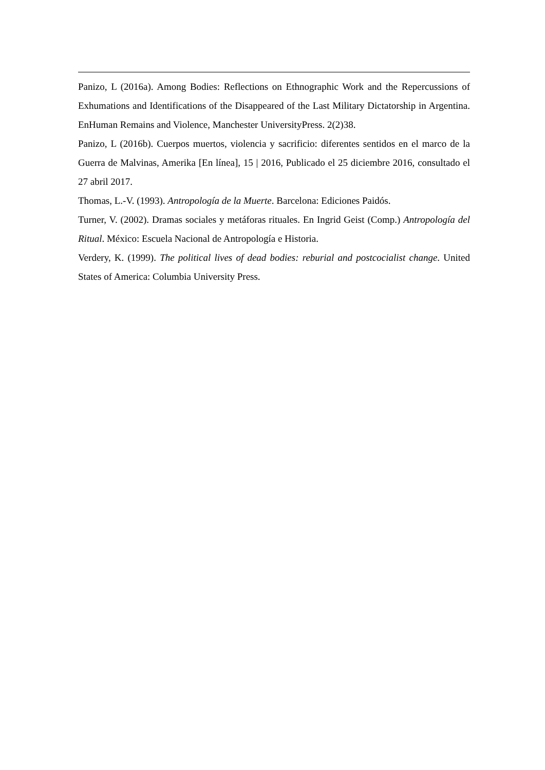Panizo, L (2016a). Among Bodies: Reflections on Ethnographic Work and the Repercussions of Exhumations and Identifications of the Disappeared of the Last Military Dictatorship in Argentina. EnHuman Remains and Violence, Manchester UniversityPress. 2(2)38.
Panizo, L (2016b). Cuerpos muertos, violencia y sacrificio: diferentes sentidos en el marco de la Guerra de Malvinas, Amerika [En línea], 15 | 2016, Publicado el 25 diciembre 2016, consultado el 27 abril 2017.
Thomas, L.-V. (1993). Antropología de la Muerte. Barcelona: Ediciones Paidós.
Turner, V. (2002). Dramas sociales y metáforas rituales. En Ingrid Geist (Comp.) Antropología del Ritual. México: Escuela Nacional de Antropología e Historia.
Verdery, K. (1999). The political lives of dead bodies: reburial and postcocialist change. United States of America: Columbia University Press.